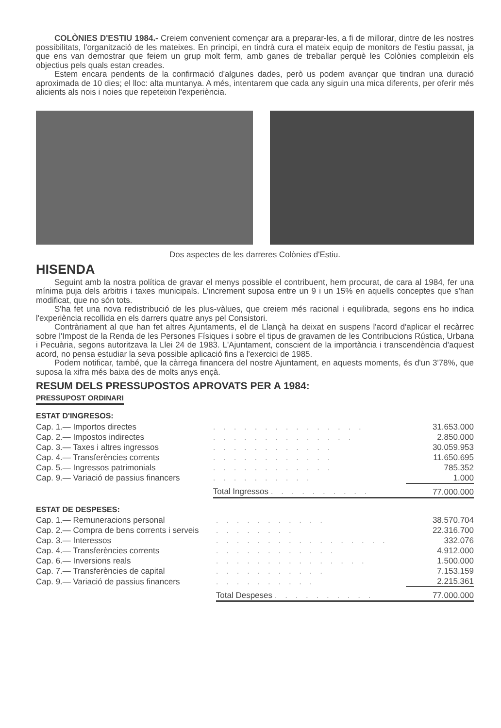COLÒNIES D'ESTIU 1984.- Creiem convenient començar ara a preparar-les, a fi de millorar, dintre de les nostres possibilitats, l'organització de les mateixes. En principi, en tindrà cura el mateix equip de monitors de l'estiu passat, ja que ens van demostrar que feiem un grup molt ferm, amb ganes de treballar perquè les Colònies compleixin els objectius pels quals estan creades.
Estem encara pendents de la confirmació d'algunes dades, però us podem avançar que tindran una duració aproximada de 10 dies; el lloc: alta muntanya. A més, intentarem que cada any siguin una mica diferents, per oferir més alicients als nois i noies que repeteixin l'experiència.
Dos aspectes de les darreres Colònies d'Estiu.
HISENDA
Seguint amb la nostra política de gravar el menys possible el contribuent, hem procurat, de cara al 1984, fer una mínima puja dels arbitris i taxes municipals. L'increment suposa entre un 9 i un 15% en aquells conceptes que s'han modificat, que no són tots.
S'ha fet una nova redistribució de les plus-vàlues, que creiem més racional i equilibrada, segons ens ho indica l'experiència recollida en els darrers quatre anys pel Consistori.
Contràriament al que han fet altres Ajuntaments, el de Llançà ha deixat en suspens l'acord d'aplicar el recàrrec sobre l'Impost de la Renda de les Persones Físiques i sobre el tipus de gravamen de les Contribucions Rústica, Urbana i Pecuària, segons autoritzava la Llei 24 de 1983. L'Ajuntament, conscient de la importància i transcendència d'aquest acord, no pensa estudiar la seva possible aplicació fins a l'exercici de 1985.
Podem notificar, també, que la càrrega financera del nostre Ajuntament, en aquests moments, és d'un 3'78%, que suposa la xifra més baixa des de molts anys ençà.
RESUM DELS PRESSUPOSTOS APROVATS PER A 1984:
PRESSUPOST ORDINARI
ESTAT D'INGRESOS:
| Cap. 1.— Importos directes | . . . . . . . . . . . . . . . | 31.653.000 |
| Cap. 2.— Impostos indirectes | . . . . . . . . . . . . . . | 2.850.000 |
| Cap. 3.— Taxes i altres ingressos | . . . . . . . . . . . . | 30.059.953 |
| Cap. 4.— Transferències corrents | . . . . . . . . . . . . | 11.650.695 |
| Cap. 5.— Ingressos patrimonials | . . . . . . . . . . . . | 785.352 |
| Cap. 9.— Variació de passius financers | . . . . . . . . . . | 1.000 |
| | Total Ingressos . . . . . . . . . . | 77.000.000 |
ESTAT DE DESPESES:
| Cap. 1.— Remuneracions personal | . . . . . . . . . . . | 38.570.704 |
| Cap. 2.— Compra de bens corrents i serveis | . . . . . . . . | 22.316.700 |
| Cap. 3.— Interessos | . . . . . . . . . . . . . . . . . | 332.076 |
| Cap. 4.— Transferències corrents | . . . . . . . . . . . . | 4.912.000 |
| Cap. 6.— Inversions reals | . . . . . . . . . . . . . . . | 1.500.000 |
| Cap. 7.— Transferències de capital | . . . . . . . . . . . | 7.153.159 |
| Cap. 9.— Variació de passius financers | . . . . . . . . . . | 2.215.361 |
| | Total Despeses . . . . . . . . . . | 77.000.000 |